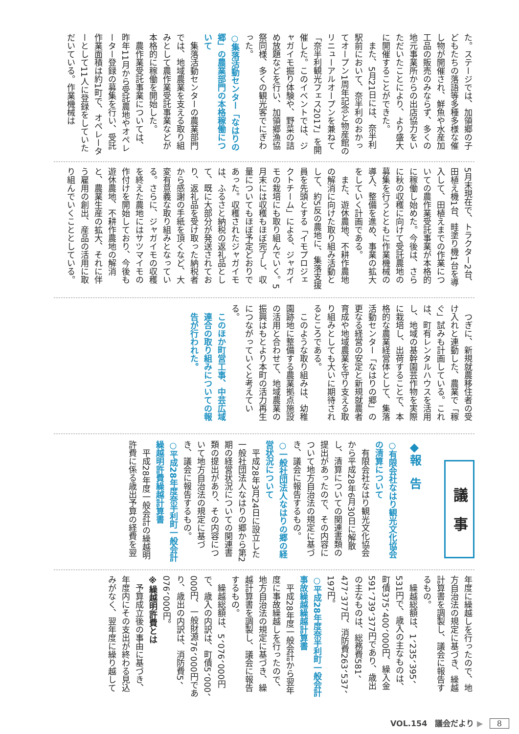た。ステージでは、加領郷の子どもたちの落語等多種多様な催し物が開催され、鮮魚や水産加工品の販売のみならず、多くの地元事業所からの出店協力をいただいたことにより、より盛大に開催することができた。
また、5月21日には、奈半利駅前において、奈半利のおかってオープン1周年記念と物産館のリニューアルオープンを兼ねて「奈半利観光フェス2017」を開催した。このイベントでは、ジャガイモ掘り体験や、野菜の詰め放題などを行い、加領郷漁協祭同様、多くの観光客でにぎわった。
○集落活動センター「なはりの郷」の農業部門の本格稼働について
集落活動センターの農業部門では、地域農業を支える取り組みとして農作業受託事業などが本格的に稼働を開始した。
農作業受託事業については、昨年11月から受託農地やオペレーター登録の募集を行い、受託作業面積は約1町で、オペレーターとして11人に登録をしていただいている。作業機械は
5月末現在で、トラクター2台、田植え機1台、畦塗り機1台を導入して、田植えまでの作業についての農作業受託事業が本格的に稼働し始めた。今後は、さらに秋の収穫に向けて受託農地の募集を行うとともに作業機械の導入、整備を進め、事業の拡大をしていく計画である。
また、遊休農地、不耕作農地の解消に向けた取り組み活動として、約5反の農地に、集落支援員を先頭とする「イモプロジェクトチーム」による、ジャガイモの栽培にも取り組んでいく。5月末には収穫もほぼ完了し、収量についてもほぼ予定どおりであった。収穫されたジャガイモは、ふるさと納税の返礼品として、既に大部分が発送されており、返礼品を受け取った納税者から感謝の手紙を頂くなど、大変有意義な取り組みとなっている。さらに、ジャガイモの収穫を終えた農地にはサツマイモの作付けを開始しており、今後も遊休農地、不耕作農地の解消と、農業生産の拡大、それに伴う雇用の創出、産品の活用に取り組んでいくこととしている。
つぎに、新規就農移住者の受け入れと連動した、農業で「稼ぐ」試みも計画している。これは、町有レンタルハウスを活用し、地域の基幹園芸作物を実際に栽培し、出荷することで、本格的な農業経営体として、集落活動センター「なはりの郷」の更なる経営の安定と新規就農者育成や地域農業を守り支える取り組みとしても大いに期待されるところである。
このような取り組みは、幼稚園跡地に整備する農業拠点施設の活用と合わせて、地域農業の振興はもとより本町の活力再生につながっていくと考えている。
このほか町営工事、中芸広域連合の取り組みについての報告が行われた。
議　事
◆報　告
○有限会社なはり観光文化協会の清算について
有限会社なはり観光文化協会から平成28年6月30日に解散し、清算についての関連書類の提出があったので、その内容について地方自治法の規定に基づき、議会に報告するもの。
○一般社団法人なはりの郷の経営状況について
平成28年3月24日に設立した一般社団法人なはりの郷から第2期の経営状況についての関連書類の提出があり、その内容について地方自治法の規定に基づき、議会に報告するもの。
○平成28年度奈半利町一般会計繰越明許費繰越計算書
平成28年度一般会計の繰越明許費に係る歳出予算の経費を翌
年度に繰越しを行ったので、地方自治法の規定に基づき、繰越計算書を調製し、議会に報告するもの。
繰越総額は、1、235、395、531円で、歳入の主なものは、町債375、400、000円、繰入金591、739、377円であり、歳出の主なものは、総務費581、477、377円、消防費263、537、197円。
○平成28年度奈半利町一般会計事故繰越繰越計算書
平成28年度一般会計から翌年度に事故繰越しを行ったので、地方自治法の規定に基づき、繰越計算書を調製し、議会に報告するもの。
繰越総額は、5、076、000円で、歳入の内訳は、町債5、000、000円、一般財源76、000円であり、歳出の内訳は、消防費5、076、000円。
※繰越明許費とは
予算成立後の事由に基づき、年度内にその支出が終わる見込みがなく、翌年度に繰り越して
VOL.154　議会だより ▶ 8